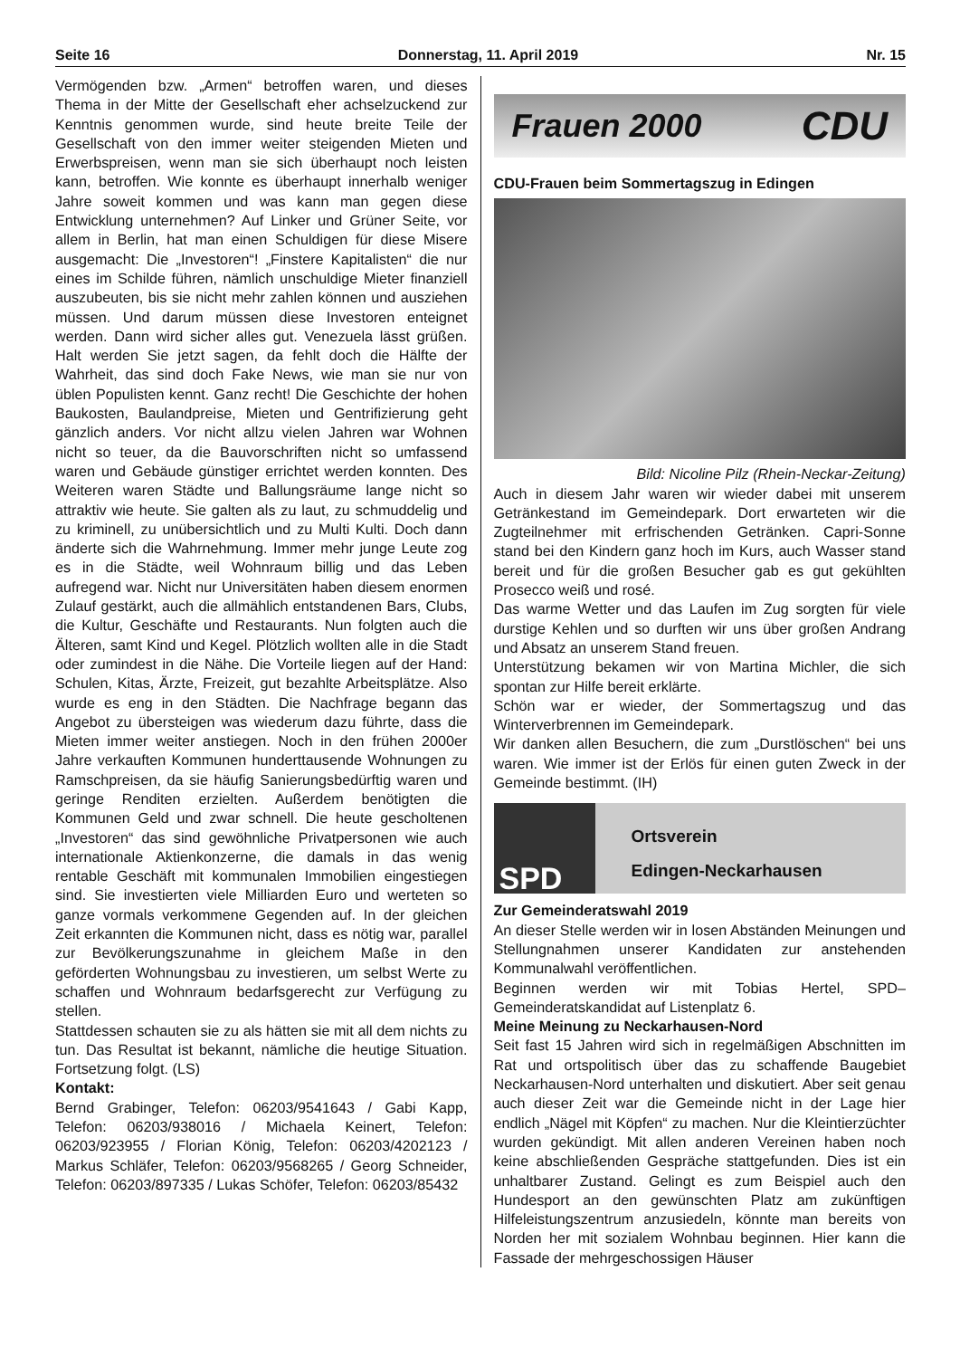Seite 16 Donnerstag, 11. April 2019 Nr. 15
Vermögenden bzw. „Armen“ betroffen waren, und dieses Thema in der Mitte der Gesellschaft eher achselzuckend zur Kenntnis genommen wurde, sind heute breite Teile der Gesellschaft von den immer weiter steigenden Mieten und Erwerbspreisen, wenn man sie sich überhaupt noch leisten kann, betroffen. Wie konnte es überhaupt innerhalb weniger Jahre soweit kommen und was kann man gegen diese Entwicklung unternehmen? Auf Linker und Grüner Seite, vor allem in Berlin, hat man einen Schuldigen für diese Misere ausgemacht: Die „Investoren“! „Finstere Kapitalisten“ die nur eines im Schilde führen, nämlich unschuldige Mieter finanziell auszubeuten, bis sie nicht mehr zahlen können und ausziehen müssen. Und darum müssen diese Investoren enteignet werden. Dann wird sicher alles gut. Venezuela lässt grüßen. Halt werden Sie jetzt sagen, da fehlt doch die Hälfte der Wahrheit, das sind doch Fake News, wie man sie nur von üblen Populisten kennt. Ganz recht! Die Geschichte der hohen Baukosten, Baulandpreise, Mieten und Gentrifizierung geht gänzlich anders. Vor nicht allzu vielen Jahren war Wohnen nicht so teuer, da die Bauvorschriften nicht so umfassend waren und Gebäude günstiger errichtet werden konnten. Des Weiteren waren Städte und Ballungsräume lange nicht so attraktiv wie heute. Sie galten als zu laut, zu schmuddelig und zu kriminell, zu unübersichtlich und zu Multi Kulti. Doch dann änderte sich die Wahrnehmung. Immer mehr junge Leute zog es in die Städte, weil Wohnraum billig und das Leben aufregend war. Nicht nur Universitäten haben diesem enormen Zulauf gestärkt, auch die allmählich entstandenen Bars, Clubs, die Kultur, Geschäfte und Restaurants. Nun folgten auch die Älteren, samt Kind und Kegel. Plötzlich wollten alle in die Stadt oder zumindest in die Nähe. Die Vorteile liegen auf der Hand: Schulen, Kitas, Ärzte, Freizeit, gut bezahlte Arbeitsplätze. Also wurde es eng in den Städten. Die Nachfrage begann das Angebot zu übersteigen was wiederum dazu führte, dass die Mieten immer weiter anstiegen. Noch in den frühen 2000er Jahre verkauften Kommunen hunderttausende Wohnungen zu Ramschpreisen, da sie häufig Sanierungsbedürftig waren und geringe Renditen erzielten. Außerdem benötigten die Kommunen Geld und zwar schnell. Die heute gescholtenen „Investoren“ das sind gewöhnliche Privatpersonen wie auch internationale Aktienkonzerne, die damals in das wenig rentable Geschäft mit kommunalen Immobilien eingestiegen sind. Sie investierten viele Milliarden Euro und werteten so ganze vormals verkommene Gegenden auf. In der gleichen Zeit erkannten die Kommunen nicht, dass es nötig war, parallel zur Bevölkerungszunahme in gleichem Maße in den geförderten Wohnungsbau zu investieren, um selbst Werte zu schaffen und Wohnraum bedarfsgerecht zur Verfügung zu stellen.
Stattdessen schauten sie zu als hätten sie mit all dem nichts zu tun. Das Resultat ist bekannt, nämliche die heutige Situation. Fortsetzung folgt. (LS)
Kontakt:
Bernd Grabinger, Telefon: 06203/9541643 / Gabi Kapp, Telefon: 06203/938016 / Michaela Keinert, Telefon: 06203/923955 / Florian König, Telefon: 06203/4202123 / Markus Schläfer, Telefon: 06203/9568265 / Georg Schneider, Telefon: 06203/897335 / Lukas Schöfer, Telefon: 06203/85432
Frauen 2000 CDU
CDU-Frauen beim Sommertagszug in Edingen
Bild: Nicoline Pilz (Rhein-Neckar-Zeitung)
Auch in diesem Jahr waren wir wieder dabei mit unserem Getränkestand im Gemeindepark. Dort erwarteten wir die Zugteilnehmer mit erfrischenden Getränken. Capri-Sonne stand bei den Kindern ganz hoch im Kurs, auch Wasser stand bereit und für die großen Besucher gab es gut gekühlten Prosecco weiß und rosé.
Das warme Wetter und das Laufen im Zug sorgten für viele durstige Kehlen und so durften wir uns über großen Andrang und Absatz an unserem Stand freuen.
Unterstützung bekamen wir von Martina Michler, die sich spontan zur Hilfe bereit erklärte.
Schön war er wieder, der Sommertagszug und das Winterverbrennen im Gemeindepark.
Wir danken allen Besuchern, die zum „Durstlöschen“ bei uns waren. Wie immer ist der Erlös für einen guten Zweck in der Gemeinde bestimmt. (IH)
SPD
Ortsverein
Edingen-Neckarhausen
Zur Gemeinderatswahl 2019
An dieser Stelle werden wir in losen Abständen Meinungen und Stellungnahmen unserer Kandidaten zur anstehenden Kommunalwahl veröffentlichen.
Beginnen werden wir mit Tobias Hertel, SPD–Gemeinderatskandidat auf Listenplatz 6.
Meine Meinung zu Neckarhausen-Nord
Seit fast 15 Jahren wird sich in regelmäßigen Abschnitten im Rat und ortspolitisch über das zu schaffende Baugebiet Neckarhausen-Nord unterhalten und diskutiert. Aber seit genau auch dieser Zeit war die Gemeinde nicht in der Lage hier endlich „Nägel mit Köpfen“ zu machen. Nur die Kleintierzüchter wurden gekündigt. Mit allen anderen Vereinen haben noch keine abschließenden Gespräche stattgefunden. Dies ist ein unhaltbarer Zustand. Gelingt es zum Beispiel auch den Hundesport an den gewünschten Platz am zukünftigen Hilfeleistungszentrum anzusiedeln, könnte man bereits von Norden her mit sozialem Wohnbau beginnen. Hier kann die Fassade der mehrgeschossigen Häuser